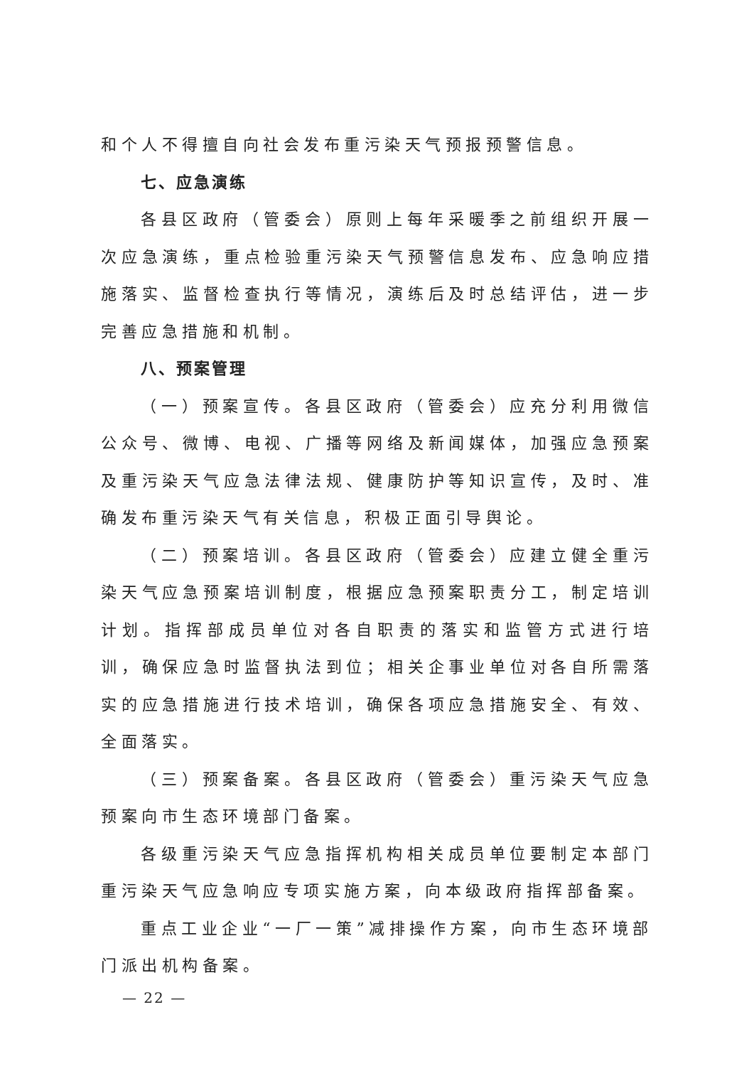和个人不得擅自向社会发布重污染天气预报预警信息。
七、应急演练
各县区政府（管委会）原则上每年采暖季之前组织开展一次应急演练，重点检验重污染天气预警信息发布、应急响应措施落实、监督检查执行等情况，演练后及时总结评估，进一步完善应急措施和机制。
八、预案管理
（一）预案宣传。各县区政府（管委会）应充分利用微信公众号、微博、电视、广播等网络及新闻媒体，加强应急预案及重污染天气应急法律法规、健康防护等知识宣传，及时、准确发布重污染天气有关信息，积极正面引导舆论。
（二）预案培训。各县区政府（管委会）应建立健全重污染天气应急预案培训制度，根据应急预案职责分工，制定培训计划。指挥部成员单位对各自职责的落实和监管方式进行培训，确保应急时监督执法到位；相关企事业单位对各自所需落实的应急措施进行技术培训，确保各项应急措施安全、有效、全面落实。
（三）预案备案。各县区政府（管委会）重污染天气应急预案向市生态环境部门备案。
各级重污染天气应急指挥机构相关成员单位要制定本部门重污染天气应急响应专项实施方案，向本级政府指挥部备案。
重点工业企业“一厂一策”减排操作方案，向市生态环境部门派出机构备案。
— 22 —